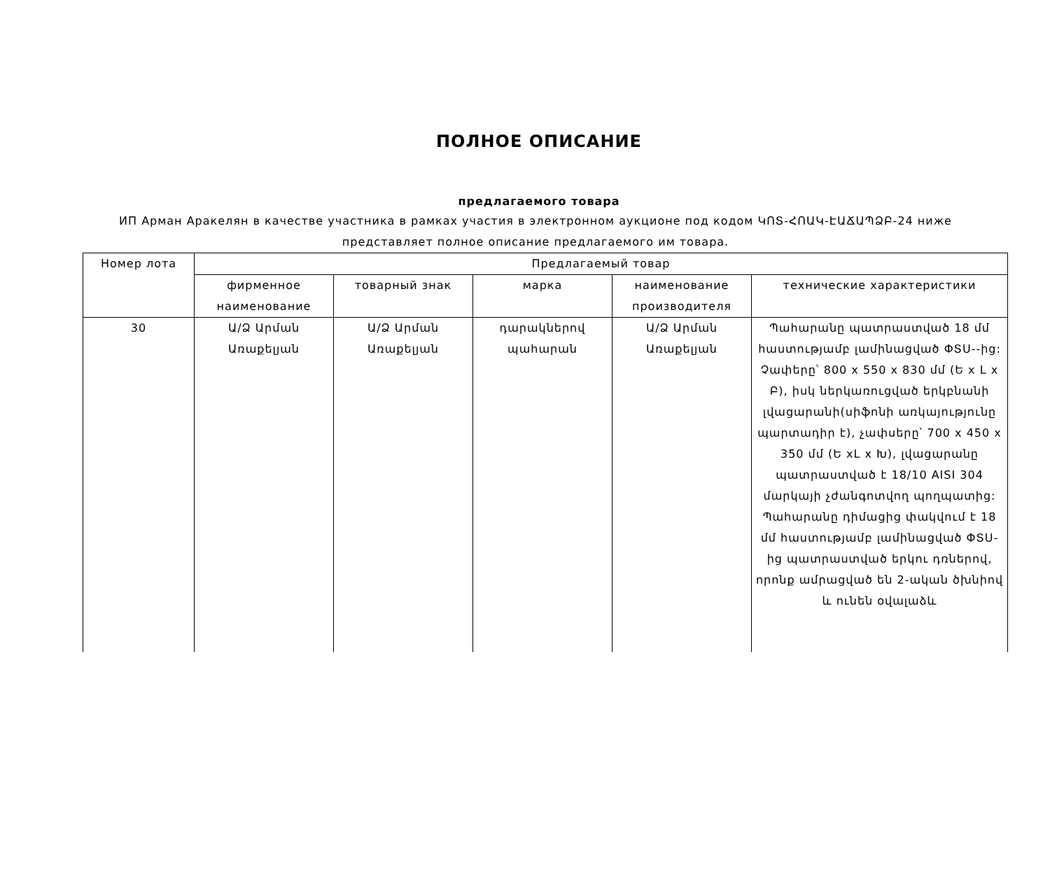ПОЛНОЕ ОПИСАНИЕ
предлагаемого товара
ИП Арман Аракелян в качестве участника в рамках участия в электронном аукционе под кодом ԿՈՏ-ՀՈԱԿ-ԷԱՃԱՊՁԲ-24 ниже представляет полное описание предлагаемого им товара.
| Номер лота | Предлагаемый товар | | | | |
| --- | --- | --- | --- | --- | --- |
| | фирменное наименование | товарный знак | марка | наименование производителя | технические характеристики |
| 30 | Ա/Ձ Արման Առաքելյան | Ա/Ձ Արման Առաքելյան | դարակներով պահարան | Ա/Ձ Արման Առաքելյան | Պահարանը պատրաստված 18 մմ հաստությամբ լամինացված ՓՏՍ--ից: Չափերը՝ 800 x 550 x 830 մմ (Ե x L x Բ), իսկ ներկառուցված երկբնանի լվացարանի(սիֆոնի առկայությունը պարտադիր է), չափսերը՝ 700 x 450 x 350 մմ (Ե xL x Խ), լվացարանը պատրաստված է 18/10 AISI 304 մարկայի չժանգոտվող պողպատից: Պահարանը դիմացից փակվում է 18 մմ հաստությամբ լամինացված ՓՏՍ-ից պատրաստված երկու դռներով, որոնք ամրացված են 2-ական ծխնիով և ունեն օվալաձև |